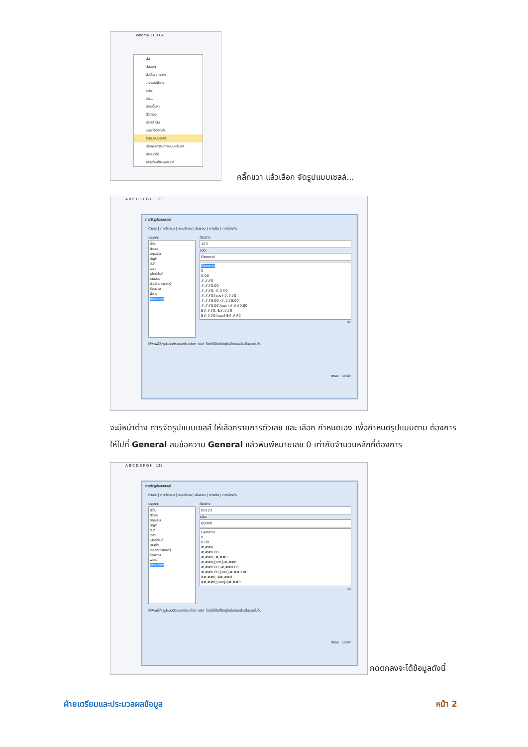Tahoma 11 B I A
ตัด
คัดลอก
ตัวเลือกการวาง:
วางแบบพิเศษ...
แทรก...
ลบ...
ล้างเนื้อหา
ตัวกรอง
เรียงลำดับ
แทรกข้อคิดเห็น
จัดรูปแบบเซลล์...
เลือกจากรายการแบบหล่นลง...
กำหนดชื่อ...
การเชื่อมโยงหลายมิติ...
คลิ๊กขวา แล้วเลือก จัดรูปแบบเซลล์...
A B C D E F G H 123
การจัดรูปแบบเซลล์
ตัวเลข | การจัดแนว | แบบอักษร | เส้นขอบ | การเติม | การป้องกัน
ประเภท:
ทั่วไป
ตัวเลข
สกุลเงิน
บัญชี
วันที่
เวลา
เปอร์เซ็นต์
เศษส่วน
เชิงวิทยาศาสตร์
ข้อความ
พิเศษ
กำหนดเอง
ตัวอย่าง
123
ชนิด:
General
General
0
0.00
#,##0
#,##0.00
#,##0;-#,##0
#,##0;[แดง]-#,##0
#,##0.00;-#,##0.00
#,##0.00;[แดง]-#,##0.00
฿#,##0;-฿#,##0
฿#,##0;[แดง]-฿#,##0
ลบ
ให้พิมพ์โค้ดรูปแบบตัวเลขลงในกล่อง 'ชนิด' โดยใช้โค้ดที่มีอยู่อันใดอันหนึ่งเป็นจุดเริ่มต้น
ตกลง ยกเลิก
จะมีหน้าต่าง การจัดรูปแบบเซลล์ ให้เลือกรายการตัวเลข และ เลือก กำหนดเอง เพื่อกำหนดรูปแบบตาม ต้องการ ให้ไปที่ General ลบข้อความ General แล้วพิมพ์หมายเลข 0 เท่ากับจำนวนหลักที่ต้องการ
A B C D E F G H 123
การจัดรูปแบบเซลล์
ตัวเลข | การจัดแนว | แบบอักษร | เส้นขอบ | การเติม | การป้องกัน
ประเภท:
ทั่วไป
ตัวเลข
สกุลเงิน
บัญชี
วันที่
เวลา
เปอร์เซ็นต์
เศษส่วน
เชิงวิทยาศาสตร์
ข้อความ
พิเศษ
กำหนดเอง
ตัวอย่าง
00123
ชนิด:
00000
General
0
0.00
#,##0
#,##0.00
#,##0;-#,##0
#,##0;[แดง]-#,##0
#,##0.00;-#,##0.00
#,##0.00;[แดง]-#,##0.00
฿#,##0;-฿#,##0
฿#,##0;[แดง]-฿#,##0
ลบ
ให้พิมพ์โค้ดรูปแบบตัวเลขลงในกล่อง 'ชนิด' โดยใช้โค้ดที่มีอยู่อันใดอันหนึ่งเป็นจุดเริ่มต้น
ตกลง ยกเลิก
กดตกลงจะได้ข้อมูลดังนี้
ฝ่ายเตรียมและประมวลผลข้อมูล หน้า 2